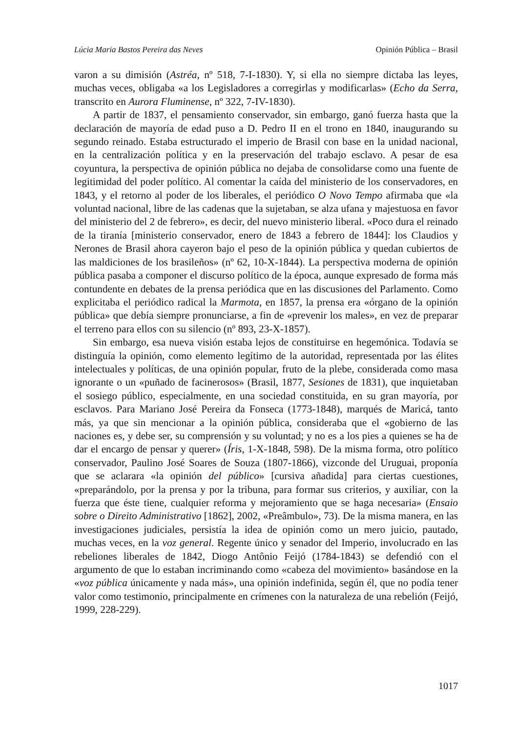Lúcia Maria Bastos Pereira das Neves Opinión Pública – Brasil
varon a su dimisión (Astréa, nº 518, 7-I-1830). Y, si ella no siempre dictaba las leyes, muchas veces, obligaba «a los Legisladores a corregirlas y modificarlas» (Echo da Serra, transcrito en Aurora Fluminense, nº 322, 7-IV-1830).
A partir de 1837, el pensamiento conservador, sin embargo, ganó fuerza hasta que la declaración de mayoría de edad puso a D. Pedro II en el trono en 1840, inaugurando su segundo reinado. Estaba estructurado el imperio de Brasil con base en la unidad nacional, en la centralización política y en la preservación del trabajo esclavo. A pesar de esa coyuntura, la perspectiva de opinión pública no dejaba de consolidarse como una fuente de legitimidad del poder político. Al comentar la caída del ministerio de los conservadores, en 1843, y el retorno al poder de los liberales, el periódico O Novo Tempo afirmaba que «la voluntad nacional, libre de las cadenas que la sujetaban, se alza ufana y majestuosa en favor del ministerio del 2 de febrero», es decir, del nuevo ministerio liberal. «Poco dura el reinado de la tiranía [ministerio conservador, enero de 1843 a febrero de 1844]: los Claudios y Nerones de Brasil ahora cayeron bajo el peso de la opinión pública y quedan cubiertos de las maldiciones de los brasileños» (nº 62, 10-X-1844). La perspectiva moderna de opinión pública pasaba a componer el discurso político de la época, aunque expresado de forma más contundente en debates de la prensa periódica que en las discusiones del Parlamento. Como explicitaba el periódico radical la Marmota, en 1857, la prensa era «órgano de la opinión pública» que debía siempre pronunciarse, a fin de «prevenir los males», en vez de preparar el terreno para ellos con su silencio (nº 893, 23-X-1857).
Sin embargo, esa nueva visión estaba lejos de constituirse en hegemónica. Todavía se distinguía la opinión, como elemento legítimo de la autoridad, representada por las élites intelectuales y políticas, de una opinión popular, fruto de la plebe, considerada como masa ignorante o un «puñado de facinerosos» (Brasil, 1877, Sesiones de 1831), que inquietaban el sosiego público, especialmente, en una sociedad constituida, en su gran mayoría, por esclavos. Para Mariano José Pereira da Fonseca (1773-1848), marqués de Maricá, tanto más, ya que sin mencionar a la opinión pública, consideraba que el «gobierno de las naciones es, y debe ser, su comprensión y su voluntad; y no es a los pies a quienes se ha de dar el encargo de pensar y querer» (Íris, 1-X-1848, 598). De la misma forma, otro político conservador, Paulino José Soares de Souza (1807-1866), vizconde del Uruguai, proponía que se aclarara «la opinión del público» [cursiva añadida] para ciertas cuestiones, «preparándolo, por la prensa y por la tribuna, para formar sus criterios, y auxiliar, con la fuerza que éste tiene, cualquier reforma y mejoramiento que se haga necesaria» (Ensaio sobre o Direito Administrativo [1862], 2002, «Preâmbulo», 73). De la misma manera, en las investigaciones judiciales, persistía la idea de opinión como un mero juicio, pautado, muchas veces, en la voz general. Regente único y senador del Imperio, involucrado en las rebeliones liberales de 1842, Diogo Antônio Feijó (1784-1843) se defendió con el argumento de que lo estaban incriminando como «cabeza del movimiento» basándose en la «voz pública únicamente y nada más», una opinión indefinida, según él, que no podía tener valor como testimonio, principalmente en crímenes con la naturaleza de una rebelión (Feijó, 1999, 228-229).
1017